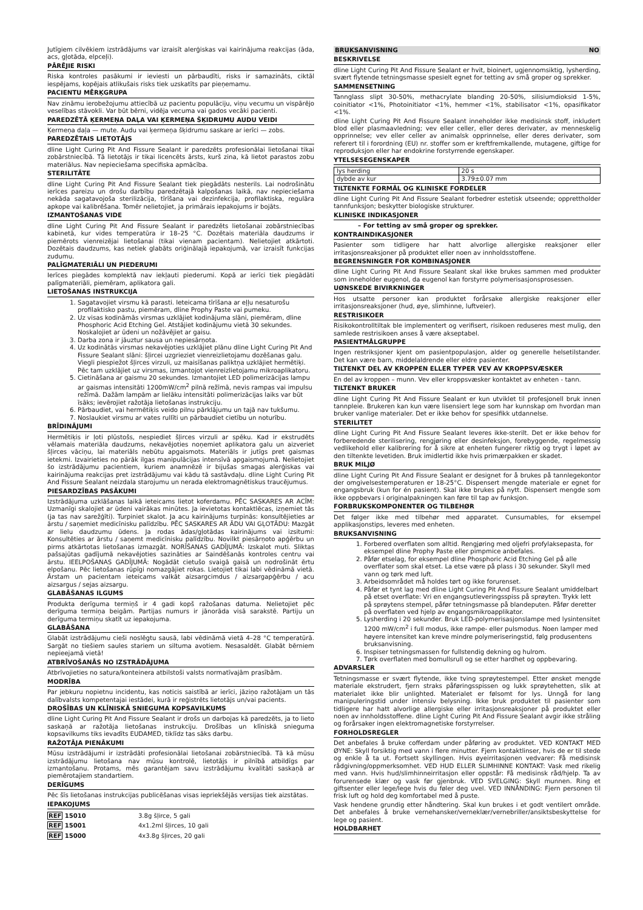Jutīgiem cilvēkiem izstrādājums var izraisīt alerģiskas vai kairinājuma reakcijas (āda, acs, gļotāda, elpceļi).
PĀRĒJIE RISKI
Riska kontroles pasākumi ir ieviesti un pārbaudīti, risks ir samazināts, ciktāl iespējams, kopējais atlikušais risks tiek uzskatīts par pieņemamu.
PACIENTU MĒRĶGRUPA
Nav zināmu ierobežojumu attiecībā uz pacientu populāciju, viņu vecumu un vispārējo veselības stāvokli. Var būt bērni, vidēja vecuma vai gados vecāki pacienti.
PAREDZĒTĀ ĶERMEŅA DAĻA VAI ĶERMEŅA ŠĶIDRUMU AUDU VEIDI
Ķermeņa daļa — mute. Audu vai ķermeņa šķidrumu saskare ar ierīci — zobs.
PAREDZĒTAIS LIETOTĀJS
dline Light Curing Pit And Fissure Sealant ir paredzēts profesionālai lietošanai tikai zobārstniecībā. Tā lietotājs ir tikai licencēts ārsts, kurš zina, kā lietot parastos zobu materiālus. Nav nepieciešama specifiska apmācība.
STERILITĀTE
dline Light Curing Pit And Fissure Sealant tiek piegādāts nesterils. Lai nodrošinātu ierīces pareizu un drošu darbību paredzētajā kalpošanas laikā, nav nepieciešama nekāda sagatavojoša sterilizācija, tīrīšana vai dezinfekcija, profilaktiska, regulāra apkope vai kalibrēšana. Tomēr nelietojiet, ja primārais iepakojums ir bojāts.
IZMANTOŠANAS VIDE
dline Light Curing Pit And Fissure Sealant ir paredzēts lietošanai zobārstniecības kabinetā, kur vides temperatūra ir 18–25 °C. Dozētais materiāla daudzums ir piemērots vienreizējai lietošanai (tikai vienam pacientam). Nelietojiet atkārtoti. Dozētais daudzums, kas netiek glabāts oriģinālajā iepakojumā, var izraisīt funkcijas zudumu.
PALĪGMATERIĀLI UN PIEDERUMI
Ierīces piegādes komplektā nav iekļauti piederumi. Kopā ar ierīci tiek piegādāti palīgmateriāli, piemēram, aplikatora gali.
LIETOŠANAS INSTRUKCIJA
1. Sagatavojiet virsmu kā parasti. Ieteicama tīrīšana ar eļļu nesaturošu profilaktisko pastu, piemēram, dline Prophy Paste vai pumeku.
2. Uz visas kodināmās virsmas uzklājiet kodinājuma slāni, piemēram, dline Phosphoric Acid Etching Gel. Atstājiet kodinājumu vietā 30 sekundes. Noskalojiet ar ūdeni un nožāvējiet ar gaisu.
3. Darba zona ir jāuztur sausa un nepiesārņota.
4. Uz kodinātās virsmas nekavējoties uzklājiet plānu dline Light Curing Pit And Fissure Sealant slāni: šļircei uzgrieziet vienreizlietojamu dozēšanas galu. Viegli piespiežot šļirces virzuli, uz maisīšanas paliktņa uzklājiet hermētiķi. Pēc tam uzklājiet uz virsmas, izmantojot vienreizlietojamu mikroaplikatoru.
5. Cietināšana ar gaismu 20 sekundes. Izmantojiet LED polimerizācijas lampu ar gaismas intensitāti 1200mW/cm<sup>2</sup> pilnā režīmā, nevis rampas vai impulsu režīmā. Dažām lampām ar lielāku intensitāti polimerizācijas laiks var būt īsāks; ievērojiet ražotāja lietošanas instrukciju.
6. Pārbaudiet, vai hermētiķis veido pilnu pārklājumu un tajā nav tukšumu.
7. Noslaukiet virsmu ar vates rullīti un pārbaudiet cietību un noturību.
BRĪDINĀJUMI
Hermētiķis ir ļoti plūstošs, nespiediet šļirces virzuli ar spēku. Kad ir ekstrudēts vēlamais materiāla daudzums, nekavējoties noņemiet aplikatora galu un aizveriet šļirces vāciņu, lai materiāls nebūtu apgaismots. Materiāls ir jutīgs pret gaismas ietekmi. Izvairieties no pārāk ilgas manipulācijas intensīvā apgaismojumā. Nelietojiet šo izstrādājumu pacientiem, kuriem anamnēzē ir bijušas smagas alerģiskas vai kairinājuma reakcijas pret izstrādājumu vai kādu tā sastāvdaļu. dline Light Curing Pit And Fissure Sealant neizdala starojumu un nerada elektromagnētiskus traucējumus.
PIESARDZĪBAS PASĀKUMI
Izstrādājuma uzklāšanas laikā ieteicams lietot koferdamu. PĒC SASKARES AR ACĪM: Uzmanīgi skalojiet ar ūdeni vairākas minūtes. Ja ievietotas kontaktlēcas, izņemiet tās (ja tas nav sarežģīti). Turpiniet skalot. Ja acu kairinājums turpinās: konsultējieties ar ārstu / saņemiet medicīnisku palīdzību. PĒC SASKARES AR ĀDU VAI GĻOTĀDU: Mazgāt ar lielu daudzumu ūdens. Ja rodas ādas/gļotādas kairinājums vai izsitumi: Konsultēties ar ārstu / saņemt medicīnisku palīdzību. Novilkt piesārņoto apģērbu un pirms atkārtotas lietošanas izmazgāt. NORĪŠANAS GADĪJUMĀ: Izskalot muti. Sliktas pašsajūtas gadījumā nekavējoties sazināties ar Saindēšanās kontroles centru vai ārstu. IEELPOŠANAS GADĪJUMĀ: Nogādāt cietušo svaigā gaisā un nodrošināt ērtu elpošanu. Pēc lietošanas rūpīgi nomazgājiet rokas. Lietojiet tikai labi vēdināmā vietā. Ārstam un pacientam ieteicams valkāt aizsargcimdus / aizsargapģērbu / acu aizsargus / sejas aizsargu.
GLABĀŠANAS ILGUMS
Produkta derīguma termiņš ir 4 gadi kopš ražošanas datuma. Nelietojiet pēc derīguma termiņa beigām. Partijas numurs ir jānorāda visā sarakstē. Partiju un derīguma termiņu skatīt uz iepakojuma.
GLABĀŠANA
Glabāt izstrādājumu cieši noslēgtu sausā, labi vēdināmā vietā 4–28 °C temperatūrā. Sargāt no tiešiem saules stariem un siltuma avotiem. Nesasaldēt. Glabāt bērniem nepieejamā vietā!
ATBRĪVOŠANĀS NO IZSTRĀDĀJUMA
Atbrīvojieties no satura/konteinera atbilstoši valsts normatīvajām prasībām.
MODRĪBA
Par jebkuru nopietnu incidentu, kas noticis saistībā ar ierīci, jāziņo ražotājam un tās dalībvalsts kompetentajai iestādei, kurā ir reģistrēts lietotājs un/vai pacients.
DROŠĪBAS UN KLĪNISKĀ SNIEGUMA KOPSAVILKUMS
dline Light Curing Pit And Fissure Sealant ir drošs un darbojas kā paredzēts, ja to lieto saskaņā ar ražotāja lietošanas instrukciju. Drošības un klīniskā snieguma kopsavilkums tiks ievadīts EUDAMED, tiklīdz tas sāks darbu.
RAŽOTĀJA PIENĀKUMI
Mūsu izstrādājumi ir izstrādāti profesionālai lietošanai zobārstniecībā. Tā kā mūsu izstrādājumu lietošana nav mūsu kontrolē, lietotājs ir pilnībā atbildīgs par izmantošanu. Protams, mēs garantējam savu izstrādājumu kvalitāti saskaņā ar piemērotajiem standartiem.
DERĪGUMS
Pēc šīs lietošanas instrukcijas publicēšanas visas iepriekšējās versijas tiek aizstātas.
IEPAKOJUMS
| REF 15010 | 3.8g šļirce, 5 gali |
| REF 15001 | 4x1.2ml šļirces, 10 gali |
| REF 15000 | 4x3.8g šļirces, 20 gali |
BRUKSANVISNING NO
BESKRIVELSE
dline Light Curing Pit And Fissure Sealant er hvit, bioinert, ugjennomsiktig, lysherding, svært flytende tetningsmasse spesielt egnet for tetting av små groper og sprekker.
SAMMENSETNING
Tannglass slipt 30-50%, methacrylate blanding 20-50%, silisiumdioksid 1-5%, coinitiator <1%, Photoinitiator <1%, hemmer <1%, stabilisator <1%, opasifikator <1%.
dline Light Curing Pit And Fissure Sealant inneholder ikke medisinsk stoff, inkludert blod eller plasmaavledning; vev eller celler, eller deres derivater, av menneskelig opprinnelse; vev eller celler av animalsk opprinnelse, eller deres derivater, som referert til i forordning (EU) nr. stoffer som er kreftfremkallende, mutagene, giftige for reproduksjon eller har endokrine forstyrrende egenskaper.
YTELSESEGENSKAPER
| lys herding | 20 s |
| dybde av kur | 3.79±0.07 mm |
TILTENKTE FORMÅL OG KLINISKE FORDELER
dline Light Curing Pit And Fissure Sealant forbedrer estetisk utseende; opprettholder tannfunksjon; beskytter biologiske strukturer.
KLINISKE INDIKASJONER
– For tetting av små groper og sprekker.
KONTRAINDIKASJONER
Pasienter som tidligere har hatt alvorlige allergiske reaksjoner eller irritasjonsreaksjoner på produktet eller noen av innholdsstoffene.
BEGRENSNINGER FOR KOMBINASJONER
dline Light Curing Pit And Fissure Sealant skal ikke brukes sammen med produkter som inneholder eugenol, da eugenol kan forstyrre polymerisasjonsprosessen.
UØNSKEDE BIVIRKNINGER
Hos utsatte personer kan produktet forårsake allergiske reaksjoner eller irritasjonsreaksjoner (hud, øye, slimhinne, luftveier).
RESTRISIKOER
Risikokontrolltiltak ble implementert og verifisert, risikoen reduseres mest mulig, den samlede restrisikoen anses å være akseptabel.
PASIENTMÅLGRUPPE
Ingen restriksjoner kjent om pasientpopulasjon, alder og generelle helsetilstander. Det kan være barn, middelaldrende eller eldre pasienter.
TILTENKT DEL AV KROPPEN ELLER TYPER VEV AV KROPPSVÆSKER
En del av kroppen – munn. Vev eller kroppsvæsker kontaktet av enheten - tann.
TILTENKT BRUKER
dline Light Curing Pit And Fissure Sealant er kun utviklet til profesjonell bruk innen tannpleie. Brukeren kan kun være lisensiert lege som har kunnskap om hvordan man bruker vanlige materialer. Det er ikke behov for spesifikk utdannelse.
STERILITET
dline Light Curing Pit And Fissure Sealant leveres ikke-sterilt. Det er ikke behov for forberedende sterilisering, rengjøring eller desinfeksjon, forebyggende, regelmessig vedlikehold eller kalibrering for å sikre at enheten fungerer riktig og trygt i løpet av den tiltenkte levetiden. Bruk imidlertid ikke hvis primærpakken er skadet.
BRUK MILJØ
dline Light Curing Pit And Fissure Sealant er designet for å brukes på tannlegekontor der omgivelsestemperaturen er 18-25°C. Dispensert mengde materiale er egnet for engangsbruk (kun for én pasient). Skal ikke brukes på nytt. Dispensert mengde som ikke oppbevars i originalpakningen kan føre til tap av funksjon.
FORBRUKSKOMPONENTER OG TILBEHØR
Det følger ikke med tilbehør med apparatet. Cunsumables, for eksempel applikasjonstips, leveres med enheten.
BRUKSANVISNING
1. Forbered overflaten som alltid. Rengjøring med oljefri profylaksepasta, for eksempel dline Prophy Paste eller pimpmice anbefales.
2. Påfør etselag, for eksempel dline Phosphoric Acid Etching Gel på alle overflater som skal etset. La etse være på plass i 30 sekunder. Skyll med vann og tørk med luft.
3. Arbeidsområdet må holdes tørt og ikke forurenset.
4. Påfør et tynt lag med dline Light Curing Pit And Fissure Sealant umiddelbart på etset overflate: Vri en engangsutleveringsspiss på sprøyten. Trykk lett på sprøytens stempel, påfør tetningsmasse på blandeputen. Påfør deretter på overflaten ved hjelp av engangsmikroapplikator.
5. Lysherding i 20 sekunder. Bruk LED-polymerisasjonslampe med lysintensitet 1200 mW/cm<sup>2</sup> i full modus, ikke rampe- eller pulsmodus. Noen lamper med høyere intensitet kan kreve mindre polymeriseringstid, følg produsentens bruksanvisning.
6. Inspiser tetningsmassen for fullstendig dekning og hulrom.
7. Tørk overflaten med bomullsrull og se etter hardhet og oppbevaring.
ADVARSLER
Tetningsmasse er svært flytende, ikke tving sprøytestempel. Etter ønsket mengde materiale ekstrudert, fjern straks påføringsspissen og lukk sprøytehetten, slik at materialet ikke blir unlighted. Materialet er følsomt for lys. Unngå for lang manipuleringstid under intensiv belysning. Ikke bruk produktet til pasienter som tidligere har hatt alvorlige allergiske eller irritasjonsreaksjoner på produktet eller noen av innholdsstoffene. dline Light Curing Pit And Fissure Sealant avgir ikke stråling og forårsaker ingen elektromagnetiske forstyrrelser.
FORHOLDSREGLER
Det anbefales å bruke cofferdam under påføring av produktet. VED KONTAKT MED ØYNE: Skyll forsiktig med vann i flere minutter. Fjern kontaktlinser, hvis de er til stede og enkle å ta ut. Fortsett skyllingen. Hvis øyeirritasjonen vedvarer: Få medisinsk rådgivning/oppmerksomhet. VED HUD ELLER SLIMHINNE KONTAKT: Vask med rikelig med vann. Hvis hud/slimhinneirritasjon eller oppstår: Få medisinsk råd/hjelp. Ta av forurensede klær og vask før gjenbruk. VED SVELGING: Skyll munnen. Ring et giftsenter eller lege/lege hvis du føler deg uvel. VED INNÅNDING: Fjern personen til frisk luft og hold deg komfortabel med å puste.
Vask hendene grundig etter håndtering. Skal kun brukes i et godt ventilert område. Det anbefales å bruke vernehansker/verneklær/vernebriller/ansiktsbeskyttelse for lege og pasient.
HOLDBARHET